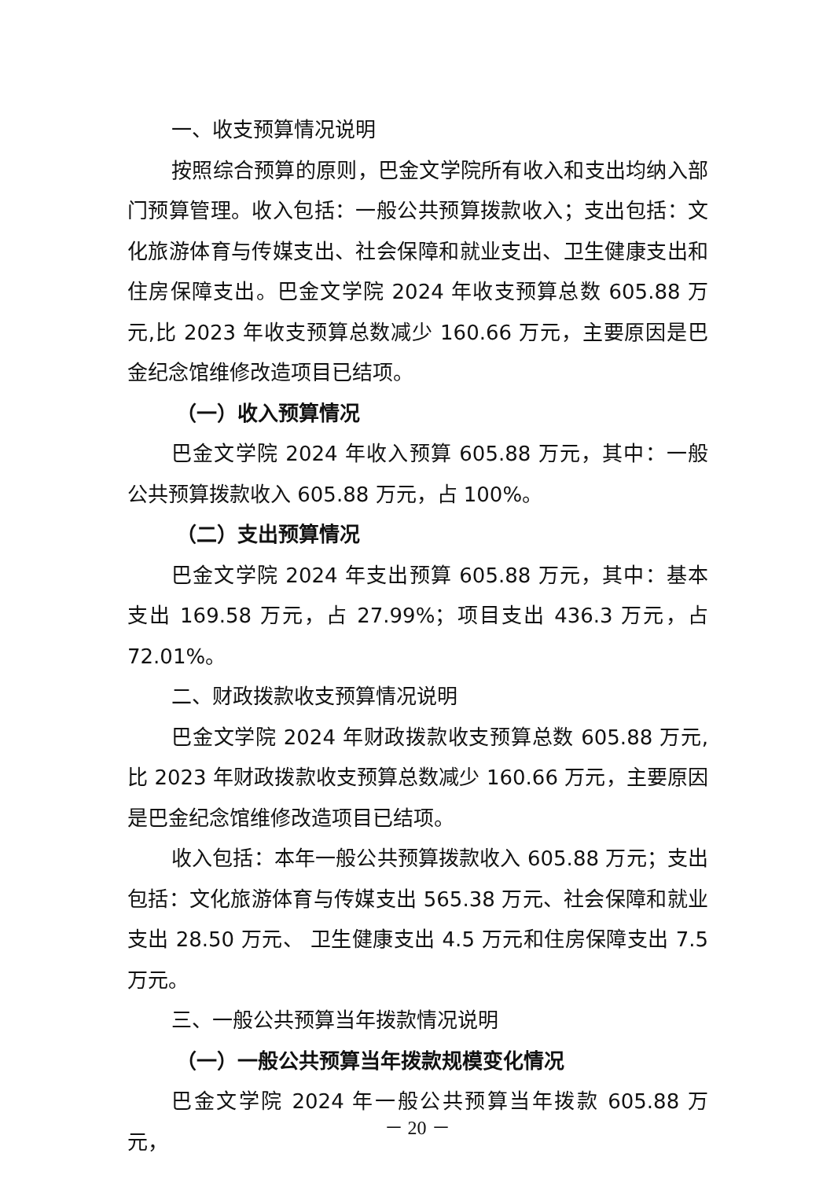一、收支预算情况说明
按照综合预算的原则，巴金文学院所有收入和支出均纳入部门预算管理。收入包括：一般公共预算拨款收入；支出包括：文化旅游体育与传媒支出、社会保障和就业支出、卫生健康支出和住房保障支出。巴金文学院 2024 年收支预算总数 605.88 万元,比 2023 年收支预算总数减少 160.66 万元，主要原因是巴金纪念馆维修改造项目已结项。
（一）收入预算情况
巴金文学院 2024 年收入预算 605.88 万元，其中：一般公共预算拨款收入 605.88 万元，占 100%。
（二）支出预算情况
巴金文学院 2024 年支出预算 605.88 万元，其中：基本支出 169.58 万元，占 27.99%；项目支出 436.3 万元，占 72.01%。
二、财政拨款收支预算情况说明
巴金文学院 2024 年财政拨款收支预算总数 605.88 万元,比 2023 年财政拨款收支预算总数减少 160.66 万元，主要原因是巴金纪念馆维修改造项目已结项。
收入包括：本年一般公共预算拨款收入 605.88 万元；支出包括：文化旅游体育与传媒支出 565.38 万元、社会保障和就业支出 28.50 万元、 卫生健康支出 4.5 万元和住房保障支出 7.5 万元。
三、一般公共预算当年拨款情况说明
（一）一般公共预算当年拨款规模变化情况
巴金文学院 2024 年一般公共预算当年拨款 605.88 万元，
－ 20 －